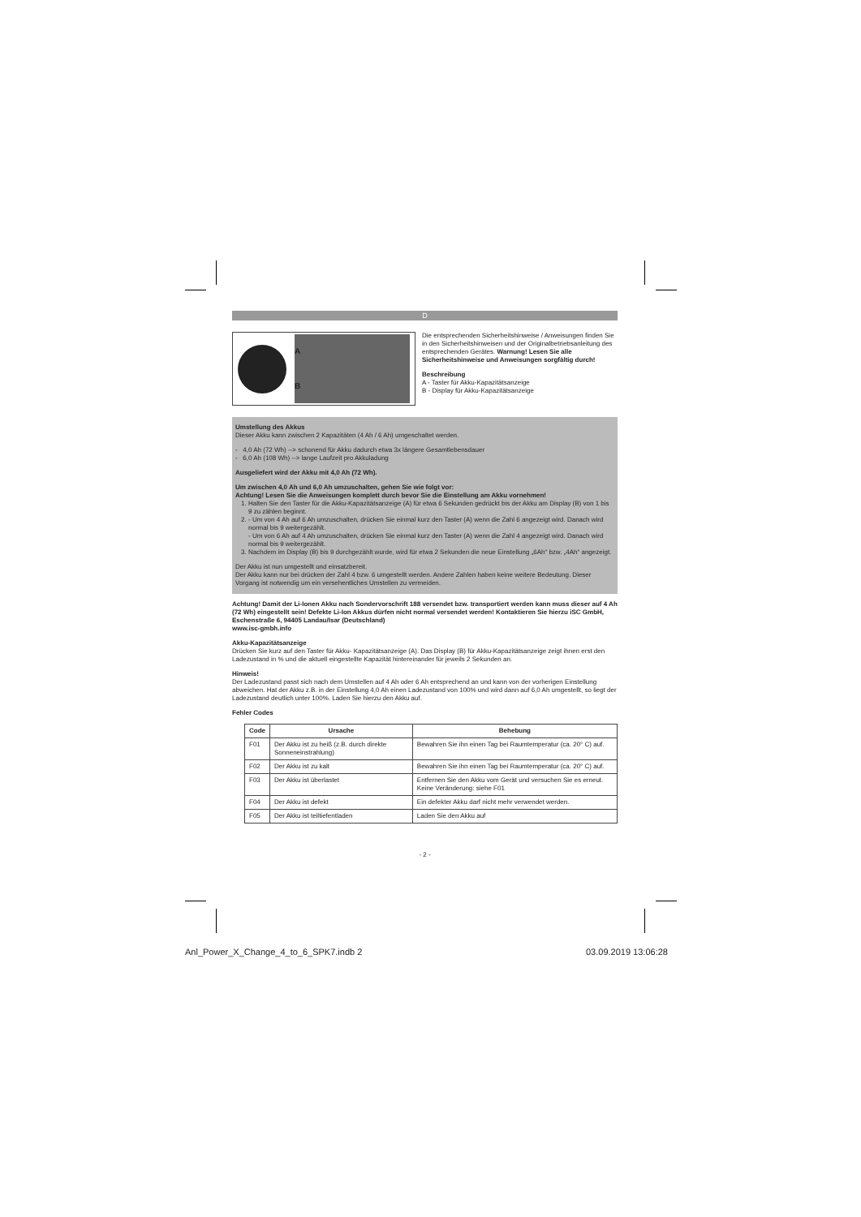D
A
B
Die entsprechenden Sicherheitshinweise / Anweisungen finden Sie in den Sicherheitshinweisen und der Originalbetriebsanleitung des entsprechenden Gerätes. Warnung! Lesen Sie alle Sicherheitshinweise und Anweisungen sorgfältig durch!
Beschreibung
A - Taster für Akku-Kapazitätsanzeige
B - Display für Akku-Kapazitätsanzeige
Umstellung des Akkus
Dieser Akku kann zwischen 2 Kapazitäten (4 Ah / 6 Ah) umgeschaltet werden.
- 4,0 Ah (72 Wh) --> schonend für Akku dadurch etwa 3x längere Gesamtlebensdauer
- 6,0 Ah (108 Wh) --> lange Laufzeit pro Akkuladung
Ausgeliefert wird der Akku mit 4,0 Ah (72 Wh).
Um zwischen 4,0 Ah und 6,0 Ah umzuschalten, gehen Sie wie folgt vor:
Achtung! Lesen Sie die Anweisungen komplett durch bevor Sie die Einstellung am Akku vornehmen!
1. Halten Sie den Taster für die Akku-Kapazitätsanzeige (A) für etwa 6 Sekunden gedrückt bis der Akku am Display (B) von 1 bis 9 zu zählen beginnt.
2. - Um von 4 Ah auf 6 Ah umzuschalten, drücken Sie einmal kurz den Taster (A) wenn die Zahl 6 angezeigt wird. Danach wird normal bis 9 weitergezählt.
- Um von 6 Ah auf 4 Ah umzuschalten, drücken Sie einmal kurz den Taster (A) wenn die Zahl 4 angezeigt wird. Danach wird normal bis 9 weitergezählt.
3. Nachdem im Display (B) bis 9 durchgezählt wurde, wird für etwa 2 Sekunden die neue Einstellung „6Ah“ bzw. „4Ah“ angezeigt.
Der Akku ist nun umgestellt und einsatzbereit.
Der Akku kann nur bei drücken der Zahl 4 bzw. 6 umgestellt werden. Andere Zahlen haben keine weitere Bedeutung. Dieser Vorgang ist notwendig um ein versehentliches Umstellen zu vermeiden.
Achtung! Damit der Li-Ionen Akku nach Sondervorschrift 188 versendet bzw. transportiert werden kann muss dieser auf 4 Ah (72 Wh) eingestellt sein! Defekte Li-Ion Akkus dürfen nicht normal versendet werden! Kontaktieren Sie hierzu iSC GmbH, Eschenstraße 6, 94405 Landau/Isar (Deutschland)
www.isc-gmbh.info
Akku-Kapazitätsanzeige
Drücken Sie kurz auf den Taster für Akku- Kapazitätsanzeige (A). Das Display (B) für Akku-Kapazitätsanzeige zeigt ihnen erst den Ladezustand in % und die aktuell eingestellte Kapazität hintereinander für jeweils 2 Sekunden an.
Hinweis!
Der Ladezustand passt sich nach dem Umstellen auf 4 Ah oder 6 Ah entsprechend an und kann von der vorherigen Einstellung abweichen. Hat der Akku z.B. in der Einstellung 4,0 Ah einen Ladezustand von 100% und wird dann auf 6,0 Ah umgestellt, so liegt der Ladezustand deutlich unter 100%. Laden Sie hierzu den Akku auf.
Fehler Codes
| Code | Ursache | Behebung |
| --- | --- | --- |
| F01 | Der Akku ist zu heiß (z.B. durch direkte Sonneneinstrahlung) | Bewahren Sie ihn einen Tag bei Raumtemperatur (ca. 20° C) auf. |
| F02 | Der Akku ist zu kalt | Bewahren Sie ihn einen Tag bei Raumtemperatur (ca. 20° C) auf. |
| F03 | Der Akku ist überlastet | Entfernen Sie den Akku vom Gerät und versuchen Sie es erneut. Keine Veränderung: siehe F01 |
| F04 | Der Akku ist defekt | Ein defekter Akku darf nicht mehr verwendet werden. |
| F05 | Der Akku ist teiltiefentladen | Laden Sie den Akku auf |
- 2 -
Anl_Power_X_Change_4_to_6_SPK7.indb 2
03.09.2019 13:06:28